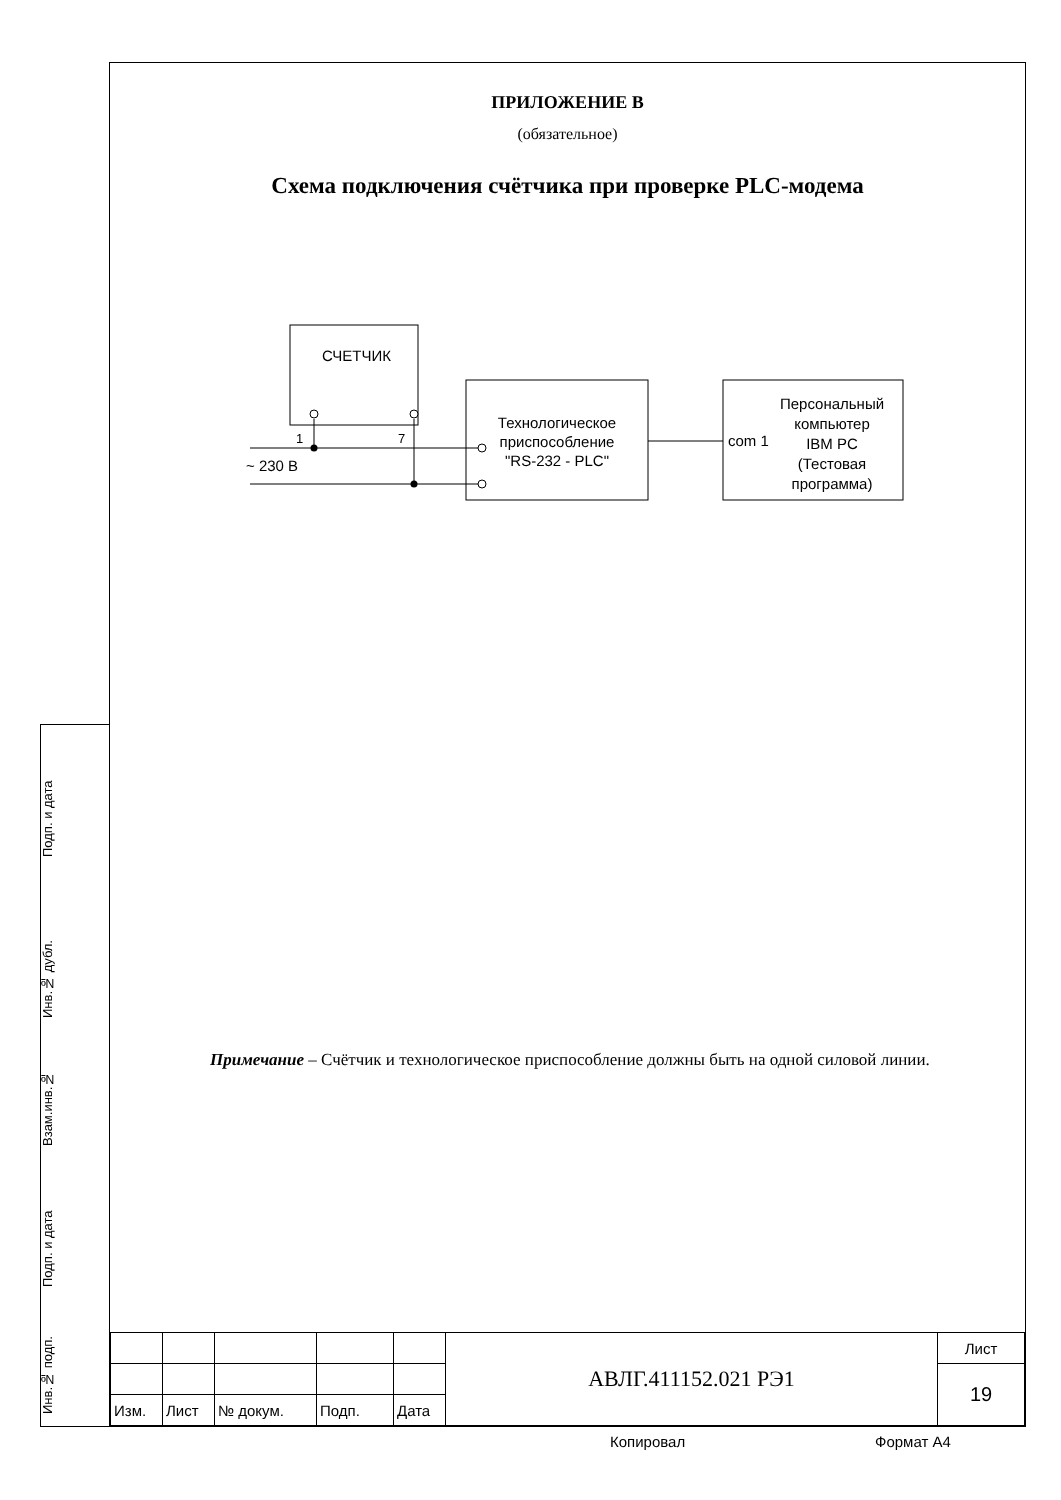ПРИЛОЖЕНИЕ В
(обязательное)
Схема подключения счётчика при проверке PLC-модема
СЧЕТЧИК
Технологическое
приспособление
"RS-232 - PLC"
Персональный
компьютер
IBM PC
(Тестовая
программа)
com 1
1
7
~ 230 В
Примечание – Счётчик и технологическое приспособление должны быть на одной силовой линии.
Подп. и дата
Инв.№ дубл.
Взам.инв.№
Подп. и дата
Инв.№ подп.
| | | | | | АВЛГ.411152.021 РЭ1 | Лист |
| | | | | | | 19 |
| Изм. | Лист | № докум. | Подп. | Дата | | |
Копировал Формат А4